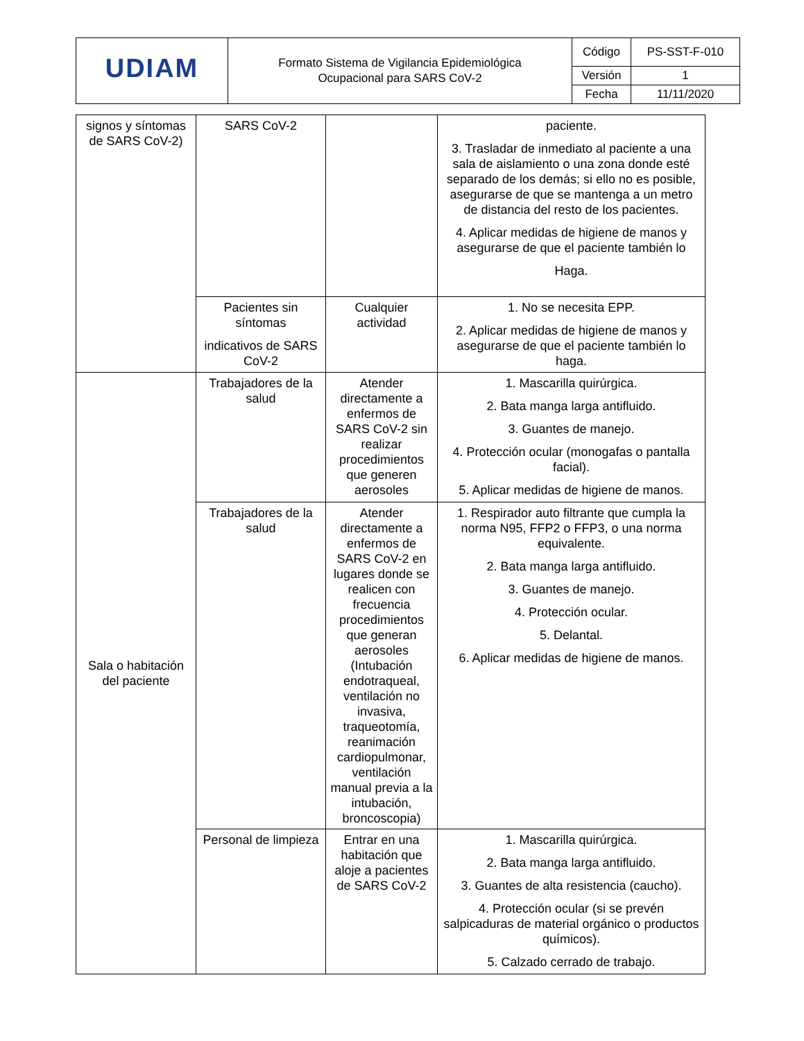| UDIAM | Formato Sistema de Vigilancia Epidemiológica Ocupacional para SARS CoV-2 | Código | PS-SST-F-010 |
| | | Versión | 1 |
| | | Fecha | 11/11/2020 |
| signos y síntomas de SARS CoV-2) | SARS CoV-2 | | paciente. 3. Trasladar de inmediato al paciente a una sala de aislamiento o una zona donde esté separado de los demás; si ello no es posible, asegurarse de que se mantenga a un metro de distancia del resto de los pacientes. 4. Aplicar medidas de higiene de manos y asegurarse de que el paciente también lo Haga. |
| | Pacientes sin síntomas indicativos de SARS CoV-2 | Cualquier actividad | 1. No se necesita EPP. 2. Aplicar medidas de higiene de manos y asegurarse de que el paciente también lo haga. |
| Sala o habitación del paciente | Trabajadores de la salud | Atender directamente a enfermos de SARS CoV-2 sin realizar procedimientos que generen aerosoles | 1. Mascarilla quirúrgica. 2. Bata manga larga antifluido. 3. Guantes de manejo. 4. Protección ocular (monogafas o pantalla facial). 5. Aplicar medidas de higiene de manos. |
| | Trabajadores de la salud | Atender directamente a enfermos de SARS CoV-2 en lugares donde se realicen con frecuencia procedimientos que generan aerosoles (Intubación endotraqueal, ventilación no invasiva, traqueotomía, reanimación cardiopulmonar, ventilación manual previa a la intubación, broncoscopia) | 1. Respirador auto filtrante que cumpla la norma N95, FFP2 o FFP3, o una norma equivalente. 2. Bata manga larga antifluido. 3. Guantes de manejo. 4. Protección ocular. 5. Delantal. 6. Aplicar medidas de higiene de manos. |
| | Personal de limpieza | Entrar en una habitación que aloje a pacientes de SARS CoV-2 | 1. Mascarilla quirúrgica. 2. Bata manga larga antifluido. 3. Guantes de alta resistencia (caucho). 4. Protección ocular (si se prevén salpicaduras de material orgánico o productos químicos). 5. Calzado cerrado de trabajo. |